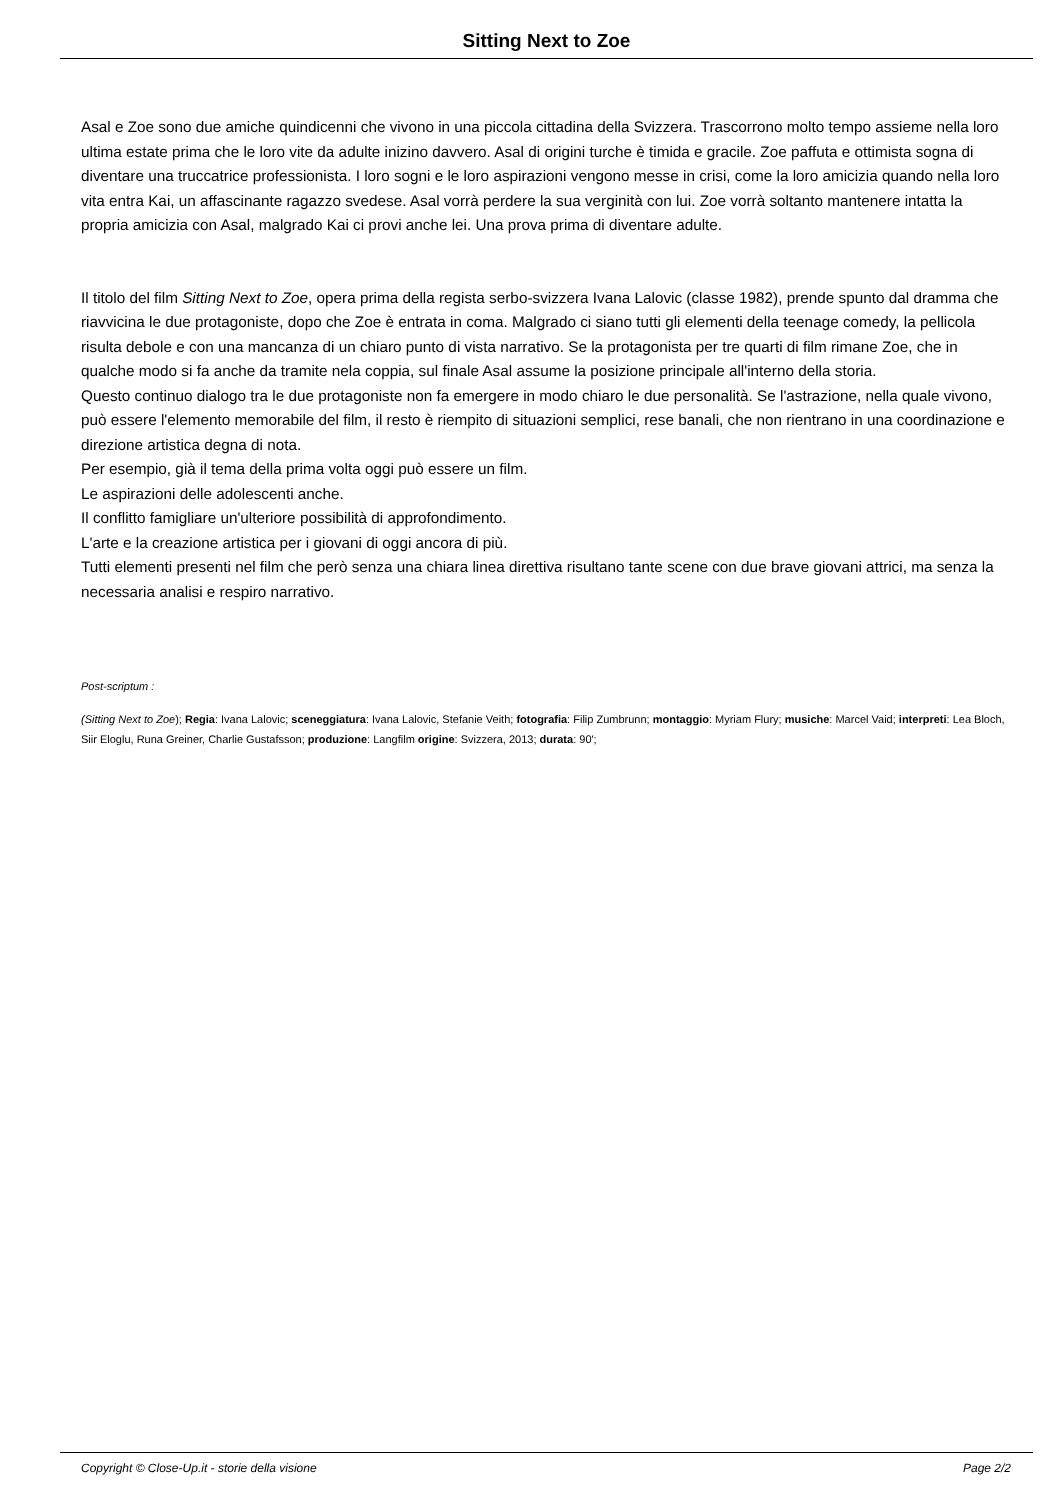Sitting Next to Zoe
Asal e Zoe sono due amiche quindicenni che vivono in una piccola cittadina della Svizzera. Trascorrono molto tempo assieme nella loro ultima estate prima che le loro vite da adulte inizino davvero. Asal di origini turche è timida e gracile. Zoe paffuta e ottimista sogna di diventare una truccatrice professionista. I loro sogni e le loro aspirazioni vengono messe in crisi, come la loro amicizia quando nella loro vita entra Kai, un affascinante ragazzo svedese. Asal vorrà perdere la sua verginità con lui. Zoe vorrà soltanto mantenere intatta la propria amicizia con Asal, malgrado Kai ci provi anche lei. Una prova prima di diventare adulte.
Il titolo del film Sitting Next to Zoe, opera prima della regista serbo-svizzera Ivana Lalovic (classe 1982), prende spunto dal dramma che riavvicina le due protagoniste, dopo che Zoe è entrata in coma. Malgrado ci siano tutti gli elementi della teenage comedy, la pellicola risulta debole e con una mancanza di un chiaro punto di vista narrativo. Se la protagonista per tre quarti di film rimane Zoe, che in qualche modo si fa anche da tramite nela coppia, sul finale Asal assume la posizione principale all'interno della storia.
Questo continuo dialogo tra le due protagoniste non fa emergere in modo chiaro le due personalità. Se l'astrazione, nella quale vivono, può essere l'elemento memorabile del film, il resto è riempito di situazioni semplici, rese banali, che non rientrano in una coordinazione e direzione artistica degna di nota.
Per esempio, già il tema della prima volta oggi può essere un film.
Le aspirazioni delle adolescenti anche.
Il conflitto famigliare un'ulteriore possibilità di approfondimento.
L'arte e la creazione artistica per i giovani di oggi ancora di più.
Tutti elementi presenti nel film che però senza una chiara linea direttiva risultano tante scene con due brave giovani attrici, ma senza la necessaria analisi e respiro narrativo.
Post-scriptum :
(Sitting Next to Zoe); Regia: Ivana Lalovic; sceneggiatura: Ivana Lalovic, Stefanie Veith; fotografia: Filip Zumbrunn; montaggio: Myriam Flury; musiche: Marcel Vaid; interpreti: Lea Bloch, Siir Eloglu, Runa Greiner, Charlie Gustafsson; produzione: Langfilm origine: Svizzera, 2013; durata: 90';
Copyright © Close-Up.it - storie della visione Page 2/2